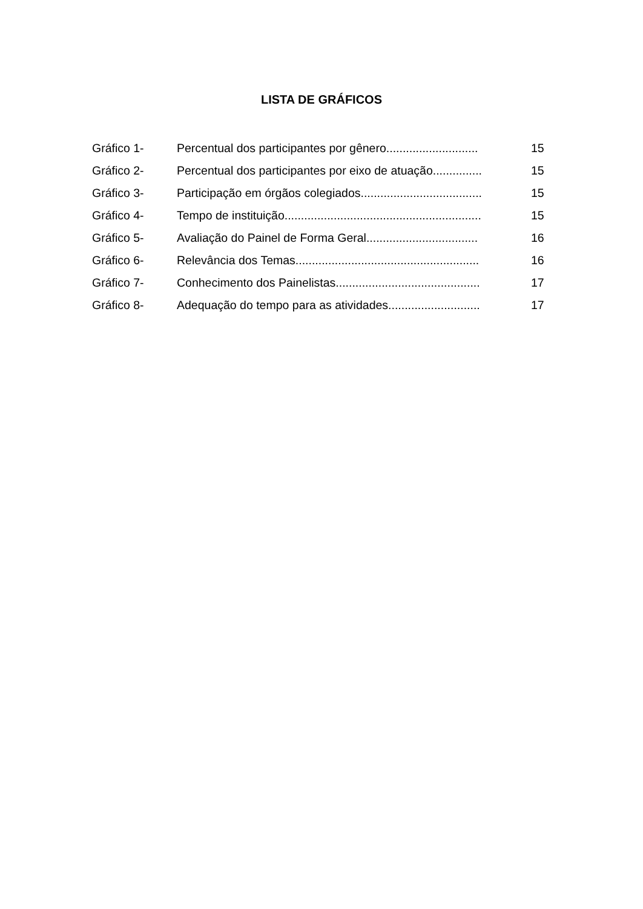LISTA DE GRÁFICOS
| Gráfico 1- | Percentual dos participantes por gênero............................ | 15 |
| Gráfico 2- | Percentual dos participantes por eixo de atuação............... | 15 |
| Gráfico 3- | Participação em órgãos colegiados..................................... | 15 |
| Gráfico 4- | Tempo de instituição............................................................ | 15 |
| Gráfico 5- | Avaliação do Painel de Forma Geral.................................. | 16 |
| Gráfico 6- | Relevância dos Temas........................................................ | 16 |
| Gráfico 7- | Conhecimento dos Painelistas............................................ | 17 |
| Gráfico 8- | Adequação do tempo para as atividades............................ | 17 |